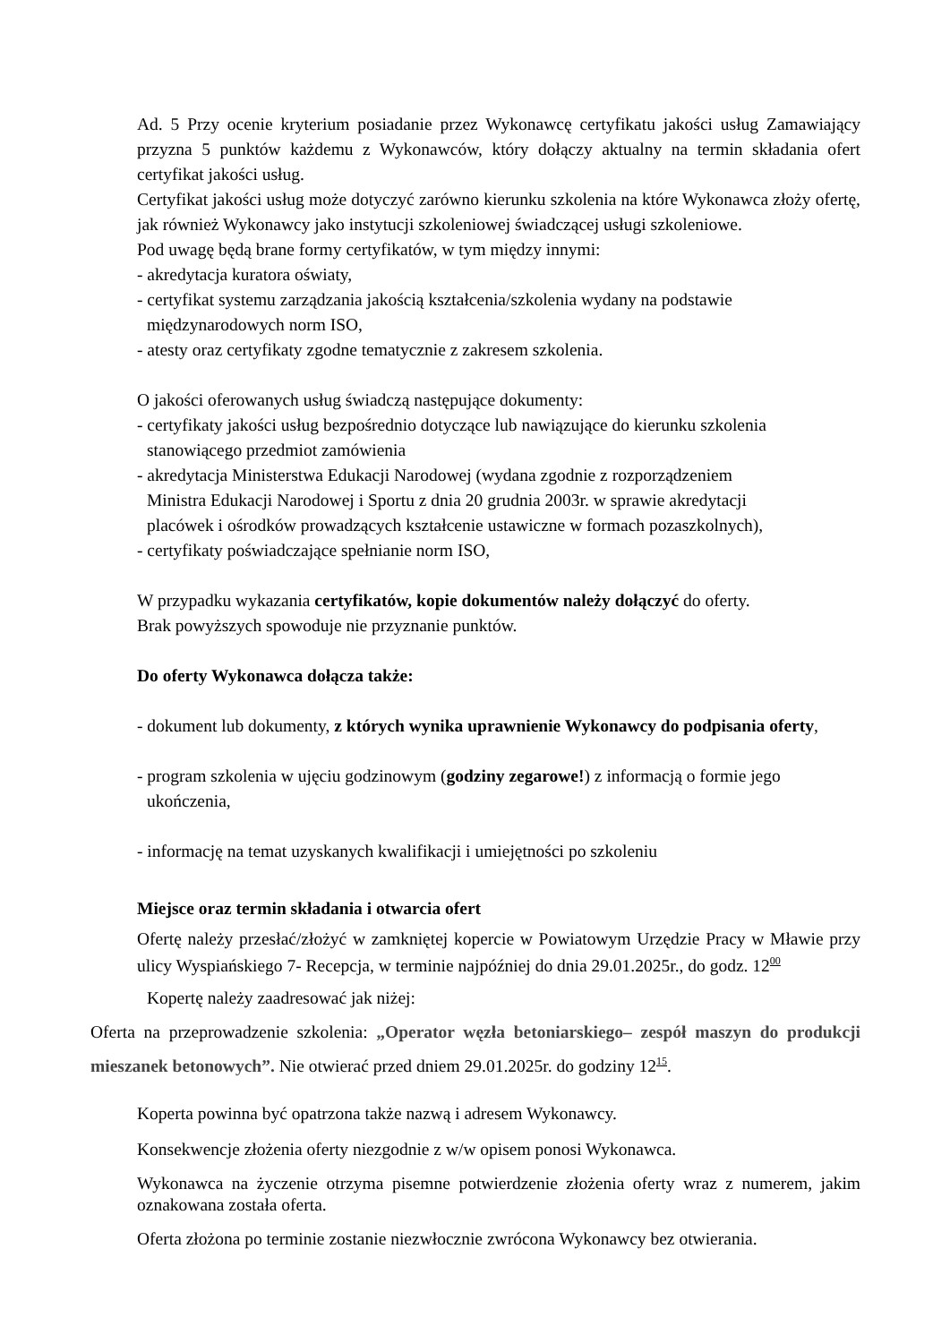Ad. 5 Przy ocenie kryterium posiadanie przez Wykonawcę certyfikatu jakości usług Zamawiający przyzna 5 punktów każdemu z Wykonawców, który dołączy aktualny na termin składania ofert certyfikat jakości usług.
Certyfikat jakości usług może dotyczyć zarówno kierunku szkolenia na które Wykonawca złoży ofertę, jak również Wykonawcy jako instytucji szkoleniowej świadczącej usługi szkoleniowe.
Pod uwagę będą brane formy certyfikatów, w tym między innymi:
- akredytacja kuratora oświaty,
- certyfikat systemu zarządzania jakością kształcenia/szkolenia wydany na podstawie
międzynarodowych norm ISO,
- atesty oraz certyfikaty zgodne tematycznie z zakresem szkolenia.
O jakości oferowanych usług świadczą następujące dokumenty:
- certyfikaty jakości usług bezpośrednio dotyczące lub nawiązujące do kierunku szkolenia
stanowiącego przedmiot zamówienia
- akredytacja Ministerstwa Edukacji Narodowej (wydana zgodnie z rozporządzeniem
Ministra Edukacji Narodowej i Sportu z dnia 20 grudnia 2003r. w sprawie akredytacji
placówek i ośrodków prowadzących kształcenie ustawiczne w formach pozaszkolnych),
- certyfikaty poświadczające spełnianie norm ISO,
W przypadku wykazania certyfikatów, kopie dokumentów należy dołączyć do oferty.
Brak powyższych spowoduje nie przyznanie punktów.
Do oferty Wykonawca dołącza także:
- dokument lub dokumenty, z których wynika uprawnienie Wykonawcy do podpisania oferty,
- program szkolenia w ujęciu godzinowym (godziny zegarowe!) z informacją o formie jego
ukończenia,
- informację na temat uzyskanych kwalifikacji i umiejętności po szkoleniu
Miejsce oraz termin składania i otwarcia ofert
Ofertę należy przesłać/złożyć w zamkniętej kopercie w Powiatowym Urzędzie Pracy w Mławie przy ulicy Wyspiańskiego 7- Recepcja, w terminie najpóźniej do dnia 29.01.2025r., do godz. 12<sup>00</sup>
Kopertę należy zaadresować jak niżej:
Oferta na przeprowadzenie szkolenia: „Operator węzła betoniarskiego– zespół maszyn do produkcji mieszanek betonowych”. Nie otwierać przed dniem 29.01.2025r. do godziny 12<sup>15</sup>.
Koperta powinna być opatrzona także nazwą i adresem Wykonawcy.
Konsekwencje złożenia oferty niezgodnie z w/w opisem ponosi Wykonawca.
Wykonawca na życzenie otrzyma pisemne potwierdzenie złożenia oferty wraz z numerem, jakim oznakowana została oferta.
Oferta złożona po terminie zostanie niezwłocznie zwrócona Wykonawcy bez otwierania.